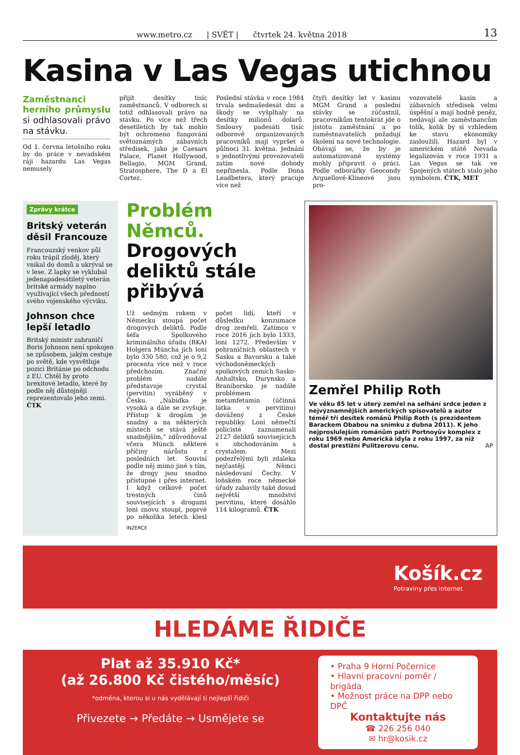www.metro.cz | SVĚT | čtvrtek 24. května 2018 13
Kasina v Las Vegas utichnou
Zaměstnanci herního průmyslu si odhlasovali právo na stávku.
Od 1. června letošního roku by do práce v nevadském ráji hazardu Las Vegas nemusely
přijít desítky tisíc zaměstnanců. V odborech si totiž odhlasovali právo na stávku. Po více než třech desetiletích by tak mohlo být ochromeno fungování světoznámých zábavních středisek, jako je Caesars Palace, Planet Hollywood, Bellagio, MGM Grand, Stratosphere, The D a El Cortez.
Poslední stávka v roce 1984 trvala sedmašedesát dní a škody se vyšplhaly na desítky milionů dolarů. Smlouvy padesáti tisíc odborově organizovaných pracovníků mají vypršet o půlnoci 31. května. Jednání s jednotlivými provozovateli zatím nové dohody nepřinesla. Podle Dona Leadbetera, který pracuje více než
čtyři desítky let v kasinu MGM Grand a poslední stávky se zúčastnil, pracovníkům tentokrát jde o jistotu zaměstnání a po zaměstnavatelích požadují školení na nové technologie. Obávají se, že by je automatizované systémy mohly připravit o práci. Podle odborářky Geocondy Arguellové-Klineové jsou pro-
vozovatelé kasin a zábavních středisek velmi úspěšní a mají hodně peněz, nedávají ale zaměstnancům tolik, kolik by si vzhledem ke stavu ekonomiky zasloužili. Hazard byl v americkém státě Nevada legalizován v roce 1931 a Las Vegas se tak ve Spojených státech stalo jeho symbolem. ČTK, MET
Zprávy krátce
Britský veterán děsil Francouze
Francouzský venkov půl roku trápil zloděj, který vnikal do domů a ukrýval se v lese. Z lapky se vyklubal jedenapadesátiletý veterán britské armády naplno využívající všech předností svého vojenského výcviku.
Johnson chce lepší letadlo
Britský ministr zahraničí Boris Johnson není spokojen se způsobem, jakým cestuje po světě, kde vysvětluje pozici Británie po odchodu z EU. Chtěl by proto brexitové letadlo, které by podle něj důstojněji reprezentovalo jeho zemi. ČTK
Problém Němců. Drogových deliktů stále přibývá
Už sedmým rokem v Německu stoupá počet drogových deliktů. Podle šéfa Spolkového kriminálního úřadu (BKA) Holgera Müncha jich loni bylo 330 580, což je o 9,2 procenta více než v roce předchozím. Značný problém nadále představuje crystal (pervitin) vyráběný v Česku. „Nabídka je vysoká a dále se zvyšuje. Přístup k drogám je snadný a na některých místech se stává ještě snadnějším,“ zdůvodňoval včera Münch některé příčiny nárůstu z posledních let. Souvisí podle něj mimo jiné s tím, že drogy jsou snadno přístupné i přes internet. I když celkově počet trestných činů souvisejících s drogami loni znovu stoupl, poprvé po několika letech klesl počet lidí, kteří v důsledku konzumace drog zemřeli. Zatímco v roce 2016 jich bylo 1333, loni 1272. Především v pohraničních oblastech v Sasku a Bavorsku a také východoněmeckých spolkových zemích Sasko-Anhaltsko, Durynsko a Braniborsko je nadále problémem metamfetamin (účinná látka v pervitinu) dovážený z České republiky. Loni němečtí policisté zaznamenali 2127 deliktů souvisejících s obchodováním s crystalem. Mezi podezřelými byli zdaleka nejčastěji Němci následovaní Čechy. V loňském roce německé úřady zabavily také dosud největší množství pervitinu, které dosáhlo 114 kilogramů. ČTK
INZERCE
Zemřel Philip Roth
Ve věku 85 let v úterý zemřel na selhání srdce jeden z nejvýznamnějších amerických spisovatelů a autor téměř tří desítek románů Philip Roth (s prezidentem Barackem Obabou na snímku z dubna 2011). K jeho nejproslulejším románům patří Portnoyův komplex z roku 1969 nebo Americká idyla z roku 1997, za niž dostal prestižní Pulitzerovu cenu. AP
Košík.cz
Potraviny přes internet
HLEDÁME ŘIDIČE
Plat až 35.910 Kč*
(až 26.800 Kč čistého/měsíc)
*odměna, kterou si u nás vydělávají ti nejlepší řidiči
Přivezete → Předáte → Usmějete se
• Praha 9 Horní Počernice
• Hlavní pracovní poměr / brigáda
• Možnost práce na DPP nebo DPČ
Kontaktujte nás
☎ 226 256 040
✉ hr@kosik.cz